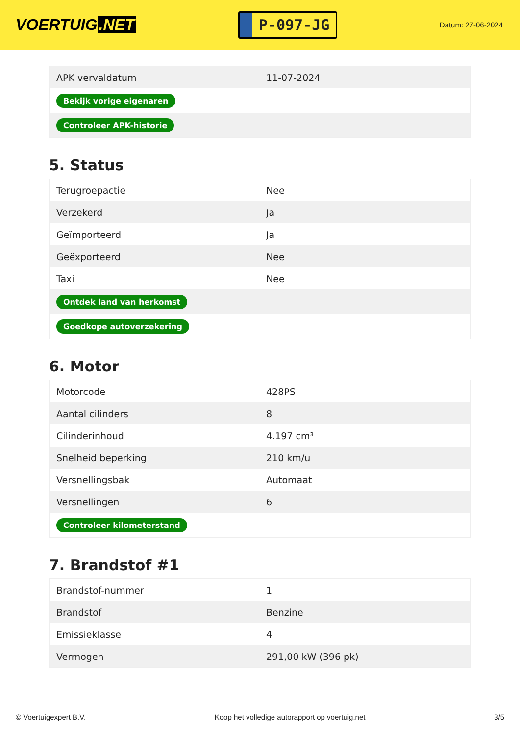VOERTUIG.NET
P-097-JG
Datum: 27-06-2024
| APK vervaldatum | 11-07-2024 |
| Bekijk vorige eigenaren | |
| Controleer APK-historie | |
5. Status
| Terugroepactie | Nee |
| Verzekerd | Ja |
| Geïmporteerd | Ja |
| Geëxporteerd | Nee |
| Taxi | Nee |
| Ontdek land van herkomst | |
| Goedkope autoverzekering | |
6. Motor
| Motorcode | 428PS |
| Aantal cilinders | 8 |
| Cilinderinhoud | 4.197 cm³ |
| Snelheid beperking | 210 km/u |
| Versnellingsbak | Automaat |
| Versnellingen | 6 |
| Controleer kilometerstand | |
7. Brandstof #1
| Brandstof-nummer | 1 |
| Brandstof | Benzine |
| Emissieklasse | 4 |
| Vermogen | 291,00 kW (396 pk) |
© Voertuigexpert B.V. Koop het volledige autorapport op voertuig.net 3/5